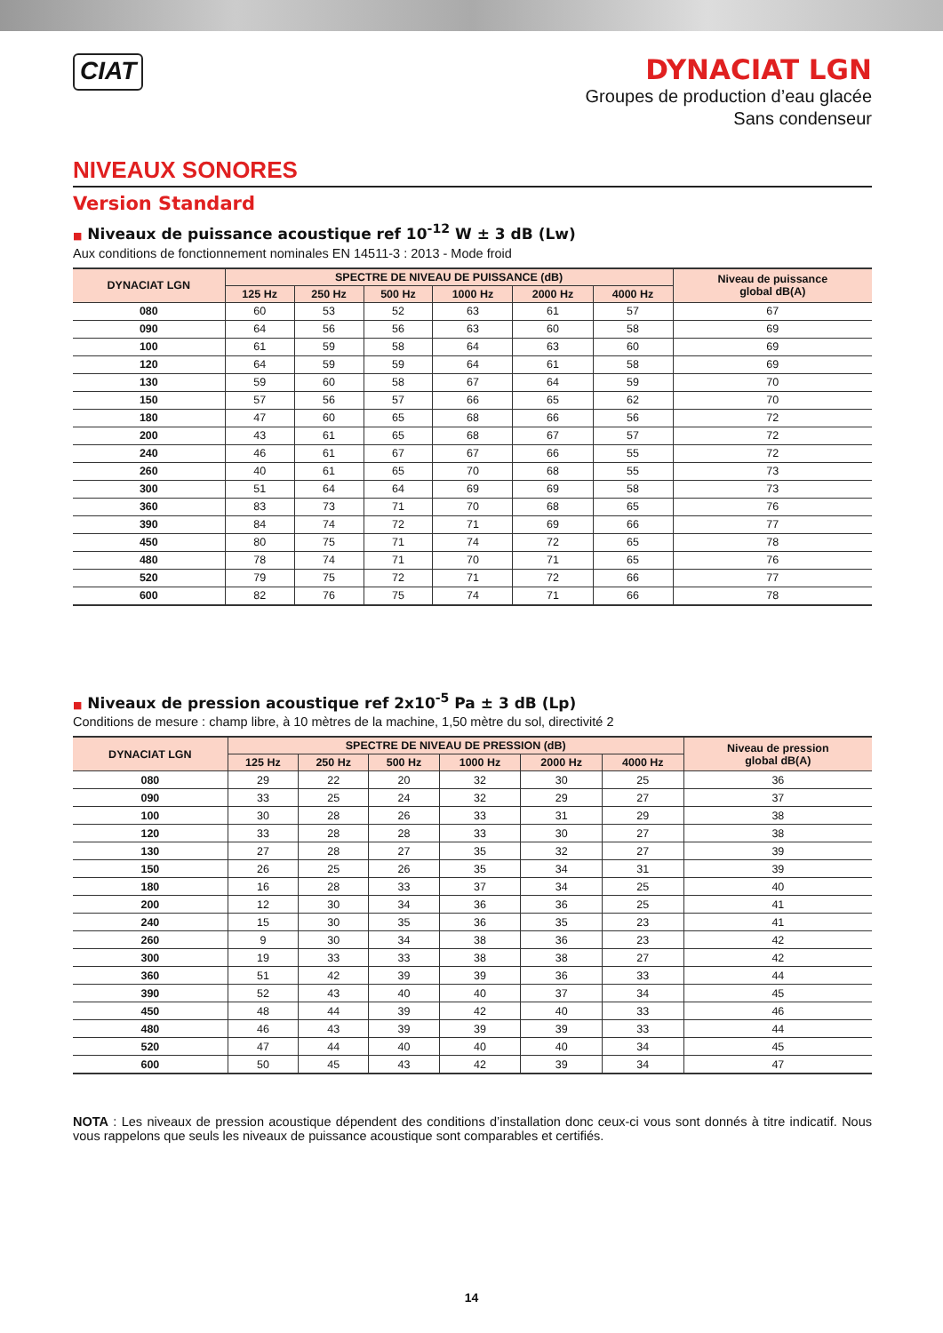CIAT
DYNACIAT LGN
Groupes de production d’eau glacée
Sans condenseur
NIVEAUX SONORES
Version Standard
■ Niveaux de puissance acoustique ref 10<sup>-12</sup> W ± 3 dB (Lw)
Aux conditions de fonctionnement nominales EN 14511-3 : 2013 - Mode froid
| DYNACIAT LGN | SPECTRE DE NIVEAU DE PUISSANCE (dB) | | | | | | Niveau de puissance global dB(A) |
| --- | --- | --- | --- | --- | --- | --- | --- |
| | 125 Hz | 250 Hz | 500 Hz | 1000 Hz | 2000 Hz | 4000 Hz | |
| 080 | 60 | 53 | 52 | 63 | 61 | 57 | 67 |
| 090 | 64 | 56 | 56 | 63 | 60 | 58 | 69 |
| 100 | 61 | 59 | 58 | 64 | 63 | 60 | 69 |
| 120 | 64 | 59 | 59 | 64 | 61 | 58 | 69 |
| 130 | 59 | 60 | 58 | 67 | 64 | 59 | 70 |
| 150 | 57 | 56 | 57 | 66 | 65 | 62 | 70 |
| 180 | 47 | 60 | 65 | 68 | 66 | 56 | 72 |
| 200 | 43 | 61 | 65 | 68 | 67 | 57 | 72 |
| 240 | 46 | 61 | 67 | 67 | 66 | 55 | 72 |
| 260 | 40 | 61 | 65 | 70 | 68 | 55 | 73 |
| 300 | 51 | 64 | 64 | 69 | 69 | 58 | 73 |
| 360 | 83 | 73 | 71 | 70 | 68 | 65 | 76 |
| 390 | 84 | 74 | 72 | 71 | 69 | 66 | 77 |
| 450 | 80 | 75 | 71 | 74 | 72 | 65 | 78 |
| 480 | 78 | 74 | 71 | 70 | 71 | 65 | 76 |
| 520 | 79 | 75 | 72 | 71 | 72 | 66 | 77 |
| 600 | 82 | 76 | 75 | 74 | 71 | 66 | 78 |
■ Niveaux de pression acoustique ref 2x10<sup>-5</sup> Pa ± 3 dB (Lp)
Conditions de mesure : champ libre, à 10 mètres de la machine, 1,50 mètre du sol, directivité 2
| DYNACIAT LGN | SPECTRE DE NIVEAU DE PRESSION (dB) | | | | | | Niveau de pression global dB(A) |
| --- | --- | --- | --- | --- | --- | --- | --- |
| | 125 Hz | 250 Hz | 500 Hz | 1000 Hz | 2000 Hz | 4000 Hz | |
| 080 | 29 | 22 | 20 | 32 | 30 | 25 | 36 |
| 090 | 33 | 25 | 24 | 32 | 29 | 27 | 37 |
| 100 | 30 | 28 | 26 | 33 | 31 | 29 | 38 |
| 120 | 33 | 28 | 28 | 33 | 30 | 27 | 38 |
| 130 | 27 | 28 | 27 | 35 | 32 | 27 | 39 |
| 150 | 26 | 25 | 26 | 35 | 34 | 31 | 39 |
| 180 | 16 | 28 | 33 | 37 | 34 | 25 | 40 |
| 200 | 12 | 30 | 34 | 36 | 36 | 25 | 41 |
| 240 | 15 | 30 | 35 | 36 | 35 | 23 | 41 |
| 260 | 9 | 30 | 34 | 38 | 36 | 23 | 42 |
| 300 | 19 | 33 | 33 | 38 | 38 | 27 | 42 |
| 360 | 51 | 42 | 39 | 39 | 36 | 33 | 44 |
| 390 | 52 | 43 | 40 | 40 | 37 | 34 | 45 |
| 450 | 48 | 44 | 39 | 42 | 40 | 33 | 46 |
| 480 | 46 | 43 | 39 | 39 | 39 | 33 | 44 |
| 520 | 47 | 44 | 40 | 40 | 40 | 34 | 45 |
| 600 | 50 | 45 | 43 | 42 | 39 | 34 | 47 |
NOTA : Les niveaux de pression acoustique dépendent des conditions d’installation donc ceux-ci vous sont donnés à titre indicatif. Nous vous rappelons que seuls les niveaux de puissance acoustique sont comparables et certifiés.
14